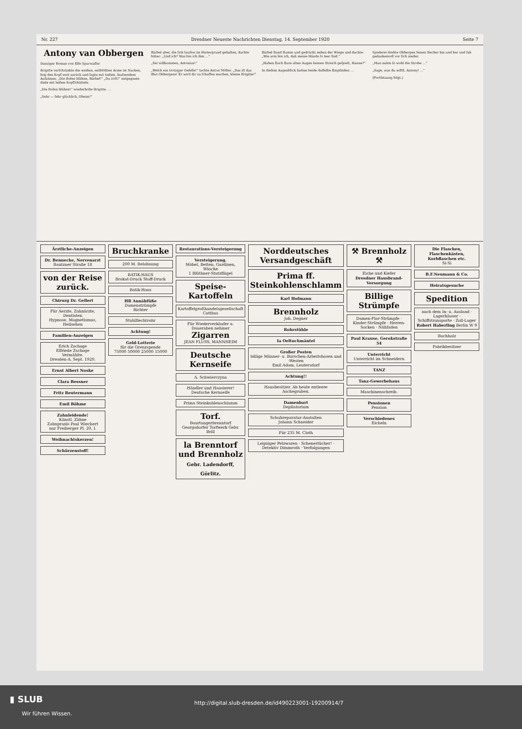Nr. 227 Dresdner Neueste Nachrichten Dienstag, 14. September 1920 Seite 7
Antony van Obbergen
Danziger Roman von Elſe Sparwaſſer
Brigitte verſchränkte die weißen, entblößten Arme im Nacken, bog den Kopf weit zurück und ſagte mit tiefem, ſeufzendem Auſatmen: „Die Roſen blühen, Bärbel!“ „Du irrſt!“ entgegnete dieſe mit leiſem Kopfſchütteln.
„Die Roſen blühen!“ wiederholte Brigitte. …
„Sehr — ſehr glücklich, Oheim!“
Bärbel aber, die ſich lautlos im Hintergrund gehalten, dachte bitter: „Und ich? Was bin ich ihm …“
„Sei willkommen, Antonius!“
„Welch ein trotziger Geſelle!“ lachte Anton Möller. „Das iſt das Blut Obbergens! Er wird dir zu ſchaffen machen, kleine Brigitte!“
Bärbel ſtand ſtumm und gedrückt neben der Wiege und dachte: „Wie arm bin ich, daß meine Hände ſo leer ſind.“
„Haben Euch Eure alten Augen keinen Streich geſpielt, Hanne?“
In dieſem Augenblick hatten beide daſſelbe Empfinden …
Spielerei drehte Obbergen ſeinen Becher hin und her und ſah gedankenvoll vor ſich nieder.
„Man nahm ſo wohl die Strohe …“
„Sage, was du willſt, Antony! …“
(Fortſetzung folgt.)
Ärztliche-Anzeigen
Dr. Bennecke, Nervenarzt
Bautzner Straße 18
von der Reise zurück.
Chirurg Dr. Gellert
Für Aerzte, Zahnärzte, Dentisten
Hypnose, Magnetismus, Heilsehen
Familien-Anzeigen
Erich Zschoge
Elfriede Zschoge
Vermählte.
Dresden-A. Sept. 1920.
Ernst Albert Noske
Clara Bessner
Fritz Reutermann
Emil Böhme
Zahnleidende!
Künstl. Zähne
Zahnpraxis Paul Wiechert
nur Freiberger Pl. 20, I.
Weihnachtskerzen!
Schürzenstoff!
Bruchkranke
200 M. Belohnung
BATIK-HAUS
Brokat-Druck Stoff-Druck
Batik-Haus
HR Annähfüße
Damenstrümpfe
Richter
Stuhlflechtrohr
Achtung!
Geld-Lotterie
für die Grenzspende
75000 50000 25000 15000
Restaurations-Versteigerung
Versteigerung.
Möbel, Betten, Gardinen, Wäsche
1 Blüthner-Stutzflügel
Speise-Kartoffeln
Kartoffelgroßhandelsgesellschaft Cottbus
Für Wiederverkäufer u. Daueraben nehmer
Zigarren
JEAN FLUSS, MANNHEIM
Deutsche Kernseife
A. Schwierczyna
Händler und Hausierer! Deutsche Kernseife
Prima Steinkohlenschlamm
Torf.
Bourtangerbrenntorf
Georgsdorfer Torfwerk Gebr. Brill
la Brenntorf und Brennholz
Gebr. Ladendorff, Görlitz.
Norddeutsches Versandgeschäft
Prima ff. Steinkohlenschlamm
Karl Hofmann
Brennholz
Joh. Degner
Rohrstühle
Ia Oeltuchmäntel
Großer Posten
billige Männer- u. Burschen-Arbeitshosen und -Westen
Emil Adam, Leutersdorf
Achtung!!
Hausbesitzer. Ab heute entleere Aschegruben.
Damenbart
Depilatorium
Schuhreparatur-Anstalten
Johann Schneider
Für 235 M. Cloth
Leipziger Pelzwaren · Schenertücher! · Detektiv Dimmroth · Verfolgungen
⚒ Brennholz ⚒
Eiche und Kiefer
Dresdner Hausbrand-Versorgung
Billige Strümpfe
Damen-Flor-Strümpfe · Kinder-Strümpfe · Herren-Socken · Nähfaden
Paul Krause, Gerokstraße 54
Unterricht
Unterricht im Schneidern
TANZ
Tanz-Gewerbehaus
Maschinenschreib.
Pensionen
Pension
Verschiedenes
Eicheln
Die Flaschen, Flaschenkästen, Korbflaschen etc.
Si-Si
B.F.Neumann & Co.
Heiratsgesuche
Spedition
nach dem In- u. Ausland · Lagerhäuser · Schiffstransporte · Zoll-Lager
Robert Haberling Berlin W 9
Buchholz
Fabrikbesitzer
▮ SLUB
Wir führen Wissen.
http://digital.slub-dresden.de/id490223001-19200914/7